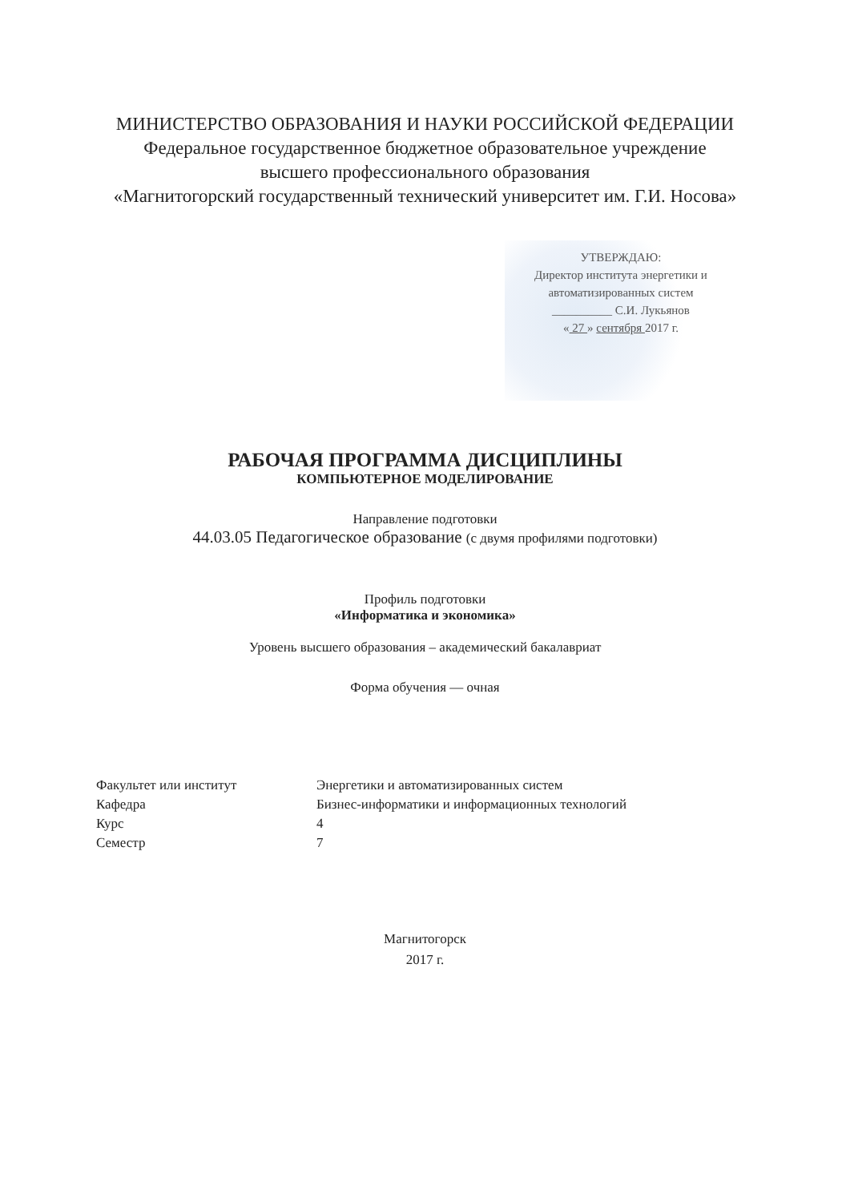МИНИСТЕРСТВО ОБРАЗОВАНИЯ И НАУКИ РОССИЙСКОЙ ФЕДЕРАЦИИ
Федеральное государственное бюджетное образовательное учреждение
высшего профессионального образования
«Магнитогорский государственный технический университет им. Г.И. Носова»
УТВЕРЖДАЮ:
Директор института энергетики и
автоматизированных систем
__________ С.И. Лукьянов
« 27 » сентября 2017 г.
РАБОЧАЯ ПРОГРАММА ДИСЦИПЛИНЫ
КОМПЬЮТЕРНОЕ МОДЕЛИРОВАНИЕ
Направление подготовки
44.03.05 Педагогическое образование (с двумя профилями подготовки)
Профиль подготовки
«Информатика и экономика»
Уровень высшего образования – академический бакалавриат
Форма обучения — очная
| Факультет или институт | Энергетики и автоматизированных систем |
| Кафедра | Бизнес-информатики и информационных технологий |
| Курс | 4 |
| Семестр | 7 |
Магнитогорск
2017 г.